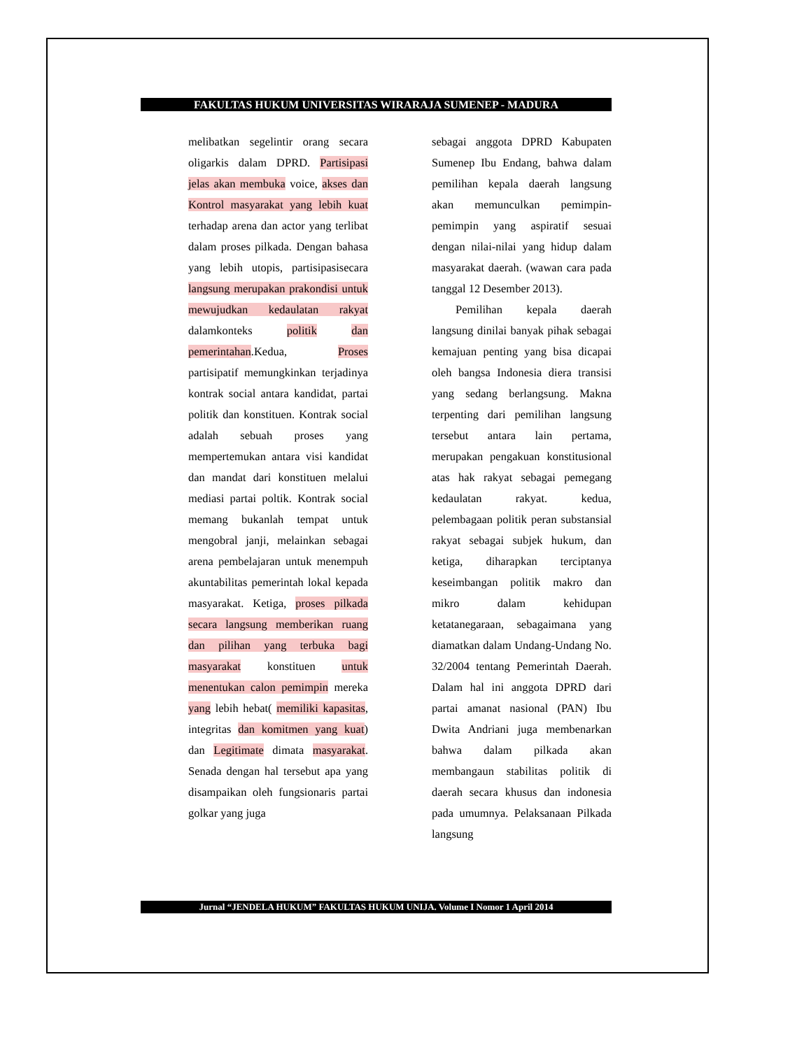FAKULTAS HUKUM UNIVERSITAS WIRARAJA SUMENEP - MADURA
melibatkan segelintir orang secara oligarkis dalam DPRD. Partisipasi jelas akan membuka voice, akses dan Kontrol masyarakat yang lebih kuat terhadap arena dan actor yang terlibat dalam proses pilkada. Dengan bahasa yang lebih utopis, partisipasisecara langsung merupakan prakondisi untuk mewujudkan kedaulatan rakyat dalamkonteks politik dan pemerintahan.Kedua, Proses partisipatif memungkinkan terjadinya kontrak social antara kandidat, partai politik dan konstituen. Kontrak social adalah sebuah proses yang mempertemukan antara visi kandidat dan mandat dari konstituen melalui mediasi partai poltik. Kontrak social memang bukanlah tempat untuk mengobral janji, melainkan sebagai arena pembelajaran untuk menempuh akuntabilitas pemerintah lokal kepada masyarakat. Ketiga, proses pilkada secara langsung memberikan ruang dan pilihan yang terbuka bagi masyarakat konstituen untuk menentukan calon pemimpin mereka yang lebih hebat( memiliki kapasitas, integritas dan komitmen yang kuat) dan Legitimate dimata masyarakat. Senada dengan hal tersebut apa yang disampaikan oleh fungsionaris partai golkar yang juga
sebagai anggota DPRD Kabupaten Sumenep Ibu Endang, bahwa dalam pemilihan kepala daerah langsung akan memunculkan pemimpin-pemimpin yang aspiratif sesuai dengan nilai-nilai yang hidup dalam masyarakat daerah. (wawan cara pada tanggal 12 Desember 2013).
Pemilihan kepala daerah langsung dinilai banyak pihak sebagai kemajuan penting yang bisa dicapai oleh bangsa Indonesia diera transisi yang sedang berlangsung. Makna terpenting dari pemilihan langsung tersebut antara lain pertama, merupakan pengakuan konstitusional atas hak rakyat sebagai pemegang kedaulatan rakyat. kedua, pelembagaan politik peran substansial rakyat sebagai subjek hukum, dan ketiga, diharapkan terciptanya keseimbangan politik makro dan mikro dalam kehidupan ketatanegaraan, sebagaimana yang diamatkan dalam Undang-Undang No. 32/2004 tentang Pemerintah Daerah. Dalam hal ini anggota DPRD dari partai amanat nasional (PAN) Ibu Dwita Andriani juga membenarkan bahwa dalam pilkada akan membangaun stabilitas politik di daerah secara khusus dan indonesia pada umumnya. Pelaksanaan Pilkada langsung
Jurnal “JENDELA HUKUM” FAKULTAS HUKUM UNIJA. Volume I Nomor 1 April 2014